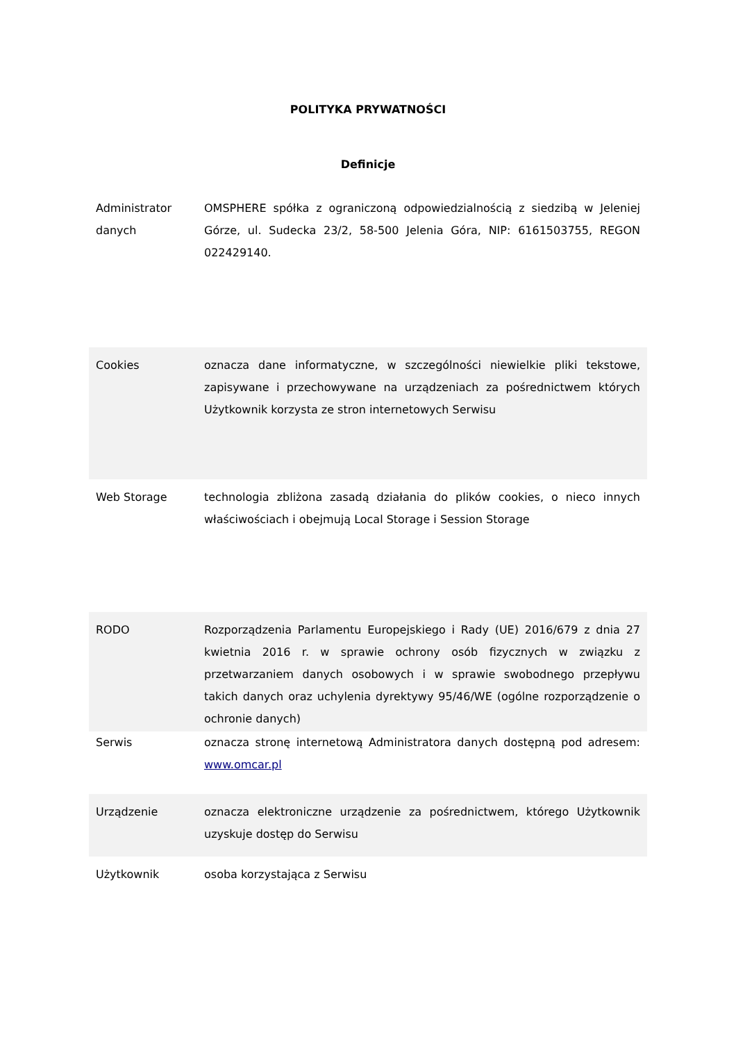POLITYKA PRYWATNOŚCI
Definicje
| Administrator danych | OMSPHERE spółka z ograniczoną odpowiedzialnością z siedzibą w Jeleniej Górze, ul. Sudecka 23/2, 58-500 Jelenia Góra, NIP: 6161503755, REGON 022429140. |
| Cookies | oznacza dane informatyczne, w szczególności niewielkie pliki tekstowe, zapisywane i przechowywane na urządzeniach za pośrednictwem których Użytkownik korzysta ze stron internetowych Serwisu |
| Web Storage | technologia zbliżona zasadą działania do plików cookies, o nieco innych właściwościach i obejmują Local Storage i Session Storage |
| RODO | Rozporządzenia Parlamentu Europejskiego i Rady (UE) 2016/679 z dnia 27 kwietnia 2016 r. w sprawie ochrony osób fizycznych w związku z przetwarzaniem danych osobowych i w sprawie swobodnego przepływu takich danych oraz uchylenia dyrektywy 95/46/WE (ogólne rozporządzenie o ochronie danych) |
| Serwis | oznacza stronę internetową Administratora danych dostępną pod adresem: www.omcar.pl |
| Urządzenie | oznacza elektroniczne urządzenie za pośrednictwem, którego Użytkownik uzyskuje dostęp do Serwisu |
| Użytkownik | osoba korzystająca z Serwisu |